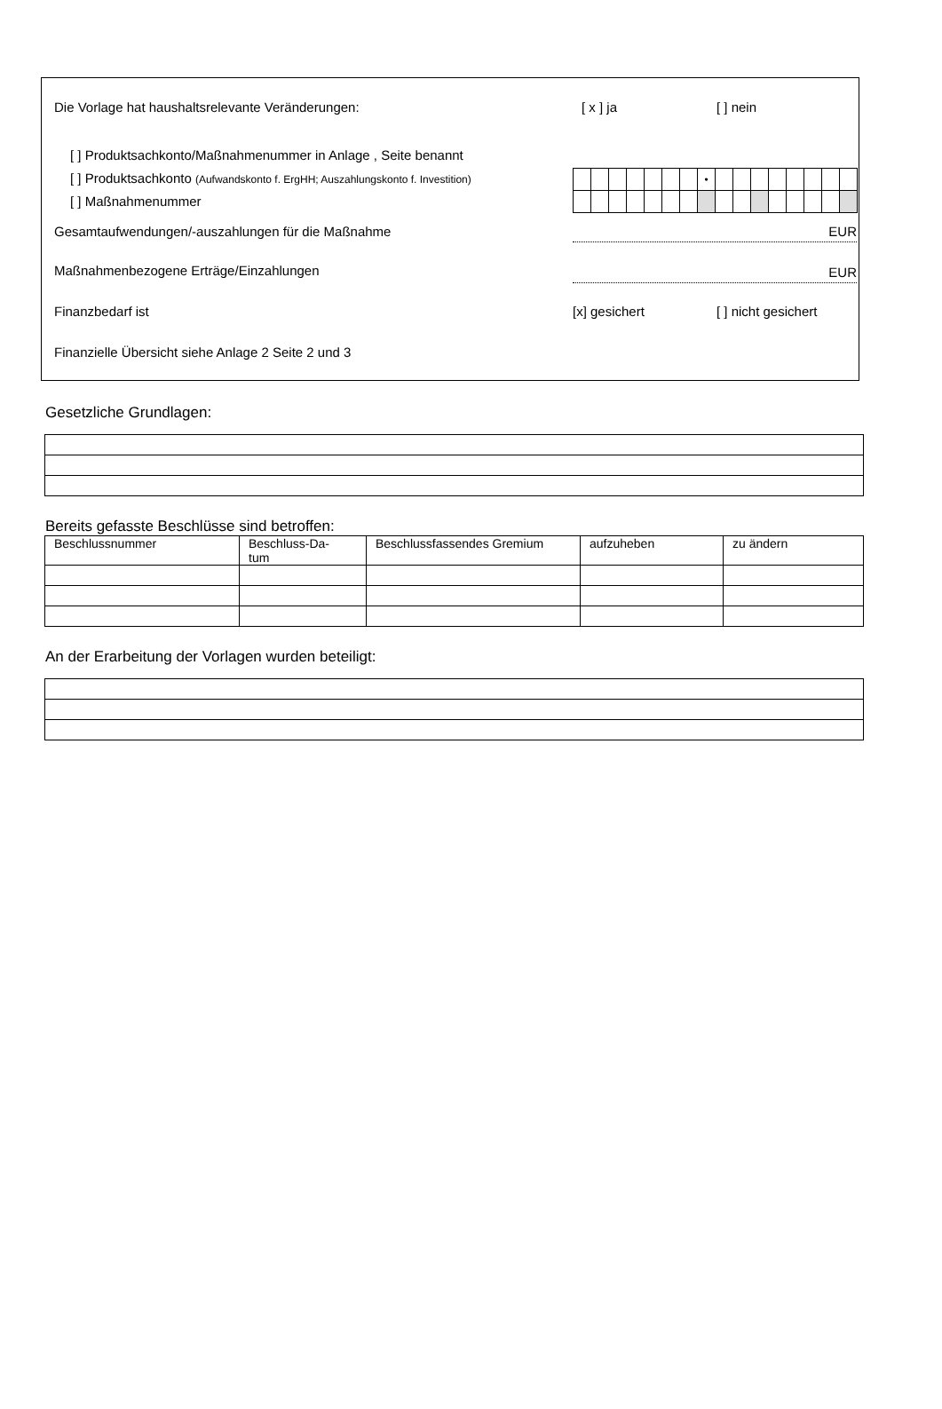Die Vorlage hat haushaltsrelevante Veränderungen:
[ x ] ja [ ] nein
[ ] Produktsachkonto/Maßnahmenummer in Anlage , Seite benannt
[ ] Produktsachkonto (Aufwandskonto f. ErgHH; Auszahlungskonto f. Investition)
[ ] Maßnahmenummer
| | | | | | | | • | | | | | | | | |
Gesamtaufwendungen/-auszahlungen für die Maßnahme
EUR
Maßnahmenbezogene Erträge/Einzahlungen
EUR
Finanzbedarf ist [x] gesichert [ ] nicht gesichert
Finanzielle Übersicht siehe Anlage 2 Seite 2 und 3
Gesetzliche Grundlagen:
Bereits gefasste Beschlüsse sind betroffen:
| Beschlussnummer | Beschluss-Da- tum | Beschlussfassendes Gremium | aufzuheben | zu ändern |
| --- | --- | --- | --- | --- |
An der Erarbeitung der Vorlagen wurden beteiligt: